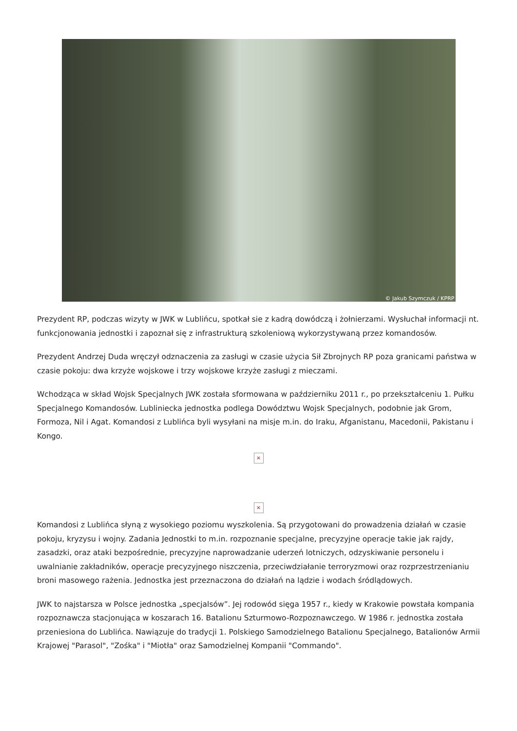© Jakub Szymczuk / KPRP
Prezydent RP, podczas wizyty w JWK w Lublińcu, spotkał sie z kadrą dowódczą i żołnierzami. Wysłuchał informacji nt. funkcjonowania jednostki i zapoznał się z infrastrukturą szkoleniową wykorzystywaną przez komandosów.
Prezydent Andrzej Duda wręczył odznaczenia za zasługi w czasie użycia Sił Zbrojnych RP poza granicami państwa w czasie pokoju: dwa krzyże wojskowe i trzy wojskowe krzyże zasługi z mieczami.
Wchodząca w skład Wojsk Specjalnych JWK została sformowana w październiku 2011 r., po przekształceniu 1. Pułku Specjalnego Komandosów. Lubliniecka jednostka podlega Dowództwu Wojsk Specjalnych, podobnie jak Grom, Formoza, Nil i Agat. Komandosi z Lublińca byli wysyłani na misje m.in. do Iraku, Afganistanu, Macedonii, Pakistanu i Kongo.
×
×
Komandosi z Lublińca słyną z wysokiego poziomu wyszkolenia. Są przygotowani do prowadzenia działań w czasie pokoju, kryzysu i wojny. Zadania Jednostki to m.in. rozpoznanie specjalne, precyzyjne operacje takie jak rajdy, zasadzki, oraz ataki bezpośrednie, precyzyjne naprowadzanie uderzeń lotniczych, odzyskiwanie personelu i uwalnianie zakładników, operacje precyzyjnego niszczenia, przeciwdziałanie terroryzmowi oraz rozprzestrzenianiu broni masowego rażenia. Jednostka jest przeznaczona do działań na lądzie i wodach śródlądowych.
JWK to najstarsza w Polsce jednostka „specjalsów”. Jej rodowód sięga 1957 r., kiedy w Krakowie powstała kompania rozpoznawcza stacjonująca w koszarach 16. Batalionu Szturmowo-Rozpoznawczego. W 1986 r. jednostka została przeniesiona do Lublińca. Nawiązuje do tradycji 1. Polskiego Samodzielnego Batalionu Specjalnego, Batalionów Armii Krajowej "Parasol", "Zośka" i "Miotła" oraz Samodzielnej Kompanii "Commando".